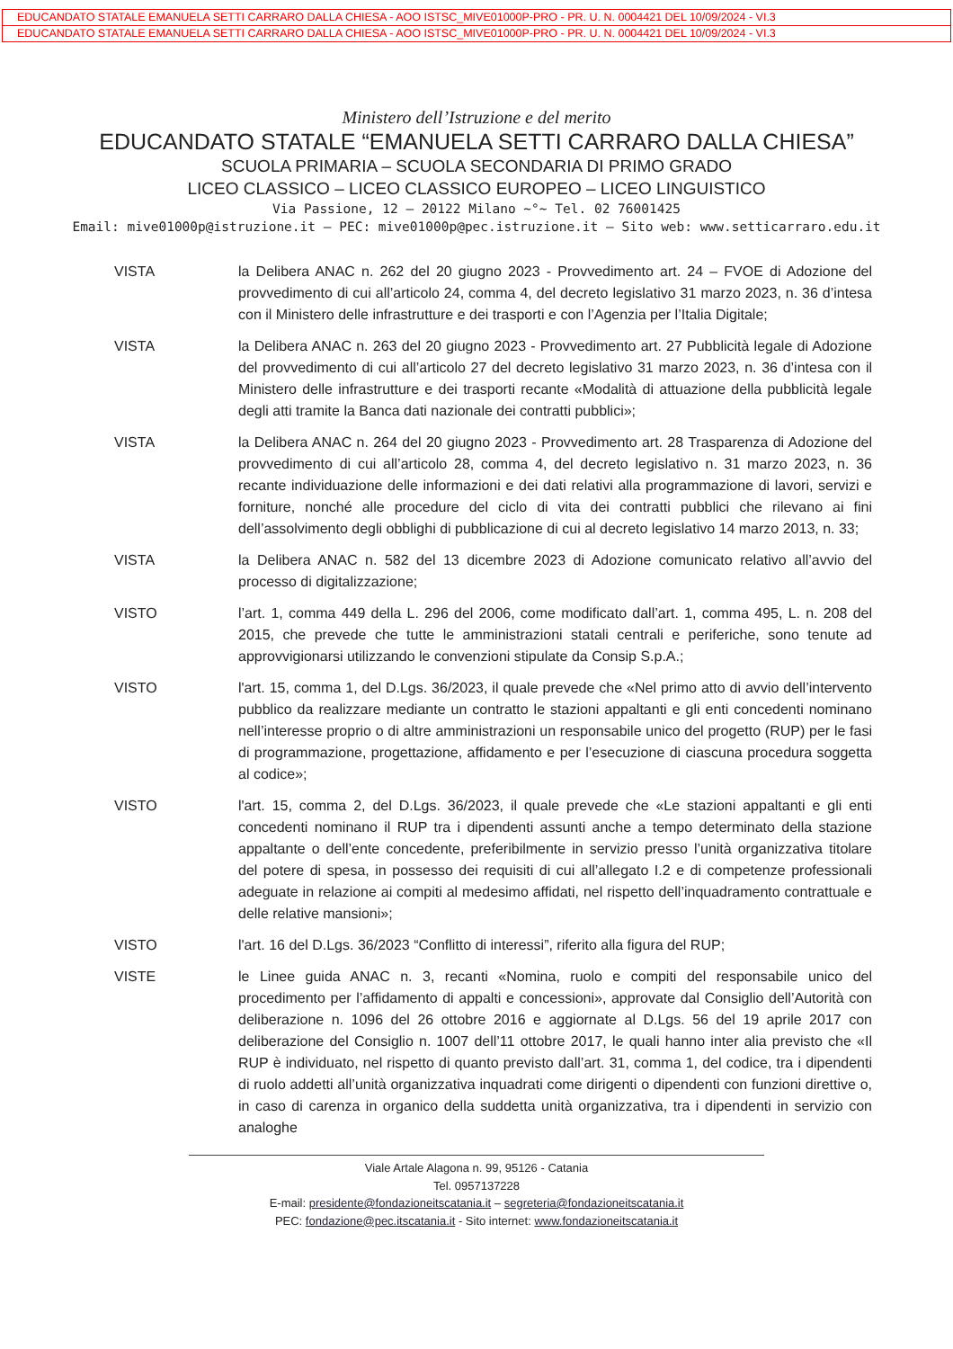EDUCANDATO STATALE EMANUELA SETTI CARRARO DALLA CHIESA - AOO ISTSC_MIVE01000P-PRO - PR. U. N. 0004421 DEL 10/09/2024 - VI.3
EDUCANDATO STATALE EMANUELA SETTI CARRARO DALLA CHIESA - AOO ISTSC_MIVE01000P-PRO - PR. U. N. 0004421 DEL 10/09/2024 - VI.3
Ministero dell’Istruzione e del merito
EDUCANDATO STATALE “EMANUELA SETTI CARRARO DALLA CHIESA”
SCUOLA PRIMARIA – SCUOLA SECONDARIA DI PRIMO GRADO
LICEO CLASSICO – LICEO CLASSICO EUROPEO – LICEO LINGUISTICO
Via Passione, 12 – 20122 Milano ~°~ Tel. 02 76001425
Email: mive01000p@istruzione.it – PEC: mive01000p@pec.istruzione.it – Sito web: www.setticarraro.edu.it
VISTA la Delibera ANAC n. 262 del 20 giugno 2023 - Provvedimento art. 24 – FVOE di Adozione del provvedimento di cui all’articolo 24, comma 4, del decreto legislativo 31 marzo 2023, n. 36 d’intesa con il Ministero delle infrastrutture e dei trasporti e con l’Agenzia per l’Italia Digitale;
VISTA la Delibera ANAC n. 263 del 20 giugno 2023 - Provvedimento art. 27 Pubblicità legale di Adozione del provvedimento di cui all’articolo 27 del decreto legislativo 31 marzo 2023, n. 36 d’intesa con il Ministero delle infrastrutture e dei trasporti recante «Modalità di attuazione della pubblicità legale degli atti tramite la Banca dati nazionale dei contratti pubblici»;
VISTA la Delibera ANAC n. 264 del 20 giugno 2023 - Provvedimento art. 28 Trasparenza di Adozione del provvedimento di cui all’articolo 28, comma 4, del decreto legislativo n. 31 marzo 2023, n. 36 recante individuazione delle informazioni e dei dati relativi alla programmazione di lavori, servizi e forniture, nonché alle procedure del ciclo di vita dei contratti pubblici che rilevano ai fini dell’assolvimento degli obblighi di pubblicazione di cui al decreto legislativo 14 marzo 2013, n. 33;
VISTA la Delibera ANAC n. 582 del 13 dicembre 2023 di Adozione comunicato relativo all’avvio del processo di digitalizzazione;
VISTO l’art. 1, comma 449 della L. 296 del 2006, come modificato dall’art. 1, comma 495, L. n. 208 del 2015, che prevede che tutte le amministrazioni statali centrali e periferiche, sono tenute ad approvvigionarsi utilizzando le convenzioni stipulate da Consip S.p.A.;
VISTO l'art. 15, comma 1, del D.Lgs. 36/2023, il quale prevede che «Nel primo atto di avvio dell’intervento pubblico da realizzare mediante un contratto le stazioni appaltanti e gli enti concedenti nominano nell’interesse proprio o di altre amministrazioni un responsabile unico del progetto (RUP) per le fasi di programmazione, progettazione, affidamento e per l’esecuzione di ciascuna procedura soggetta al codice»;
VISTO l'art. 15, comma 2, del D.Lgs. 36/2023, il quale prevede che «Le stazioni appaltanti e gli enti concedenti nominano il RUP tra i dipendenti assunti anche a tempo determinato della stazione appaltante o dell’ente concedente, preferibilmente in servizio presso l’unità organizzativa titolare del potere di spesa, in possesso dei requisiti di cui all’allegato I.2 e di competenze professionali adeguate in relazione ai compiti al medesimo affidati, nel rispetto dell’inquadramento contrattuale e delle relative mansioni»;
VISTO l'art. 16 del D.Lgs. 36/2023 “Conflitto di interessi”, riferito alla figura del RUP;
VISTE le Linee guida ANAC n. 3, recanti «Nomina, ruolo e compiti del responsabile unico del procedimento per l’affidamento di appalti e concessioni», approvate dal Consiglio dell’Autorità con deliberazione n. 1096 del 26 ottobre 2016 e aggiornate al D.Lgs. 56 del 19 aprile 2017 con deliberazione del Consiglio n. 1007 dell’11 ottobre 2017, le quali hanno inter alia previsto che «Il RUP è individuato, nel rispetto di quanto previsto dall’art. 31, comma 1, del codice, tra i dipendenti di ruolo addetti all’unità organizzativa inquadrati come dirigenti o dipendenti con funzioni direttive o, in caso di carenza in organico della suddetta unità organizzativa, tra i dipendenti in servizio con analoghe
Viale Artale Alagona n. 99, 95126 - Catania
Tel. 0957137228
E-mail: presidente@fondazioneitscatania.it – segreteria@fondazioneitscatania.it
PEC: fondazione@pec.itscatania.it - Sito internet: www.fondazioneitscatania.it